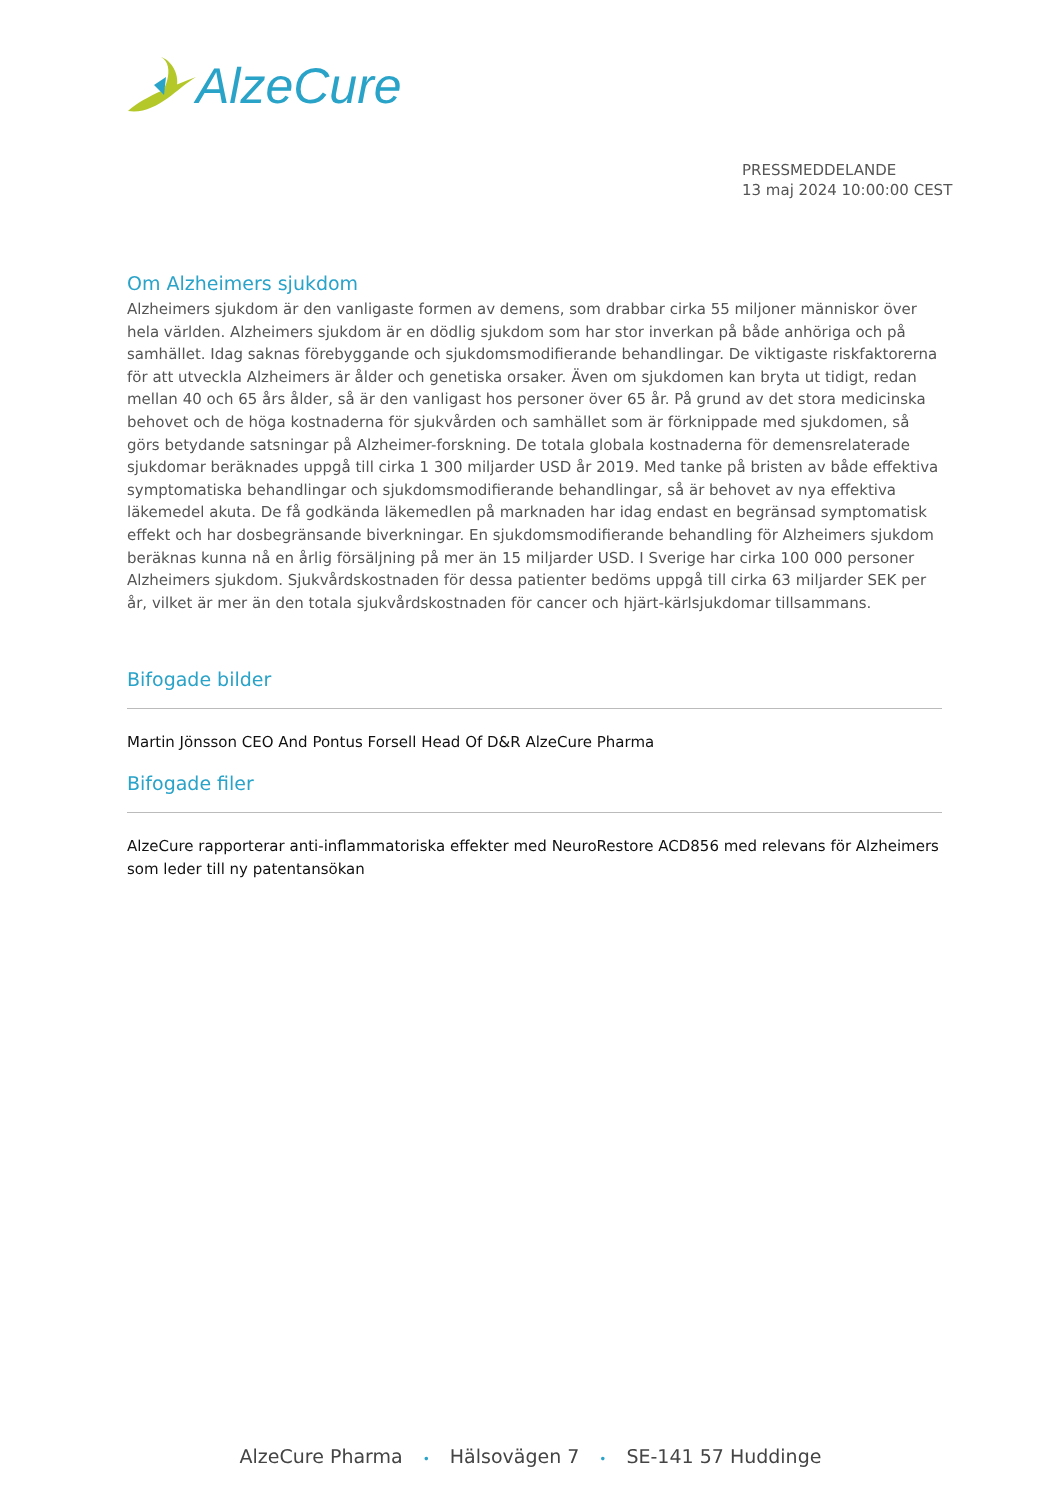AlzeCure
PRESSMEDDELANDE
13 maj 2024 10:00:00 CEST
Om Alzheimers sjukdom
Alzheimers sjukdom är den vanligaste formen av demens, som drabbar cirka 55 miljoner människor över hela världen. Alzheimers sjukdom är en dödlig sjukdom som har stor inverkan på både anhöriga och på samhället. Idag saknas förebyggande och sjukdomsmodifierande behandlingar. De viktigaste riskfaktorerna för att utveckla Alzheimers är ålder och genetiska orsaker. Även om sjukdomen kan bryta ut tidigt, redan mellan 40 och 65 års ålder, så är den vanligast hos personer över 65 år. På grund av det stora medicinska behovet och de höga kostnaderna för sjukvården och samhället som är förknippade med sjukdomen, så görs betydande satsningar på Alzheimer-forskning. De totala globala kostnaderna för demensrelaterade sjukdomar beräknades uppgå till cirka 1 300 miljarder USD år 2019. Med tanke på bristen av både effektiva symptomatiska behandlingar och sjukdomsmodifierande behandlingar, så är behovet av nya effektiva läkemedel akuta. De få godkända läkemedlen på marknaden har idag endast en begränsad symptomatisk effekt och har dosbegränsande biverkningar. En sjukdomsmodifierande behandling för Alzheimers sjukdom beräknas kunna nå en årlig försäljning på mer än 15 miljarder USD. I Sverige har cirka 100 000 personer Alzheimers sjukdom. Sjukvårdskostnaden för dessa patienter bedöms uppgå till cirka 63 miljarder SEK per år, vilket är mer än den totala sjukvårdskostnaden för cancer och hjärt-kärlsjukdomar tillsammans.
Bifogade bilder
Martin Jönsson CEO And Pontus Forsell Head Of D&R AlzeCure Pharma
Bifogade filer
AlzeCure rapporterar anti-inflammatoriska effekter med NeuroRestore ACD856 med relevans för Alzheimers som leder till ny patentansökan
AlzeCure Pharma • Hälsovägen 7 • SE-141 57 Huddinge